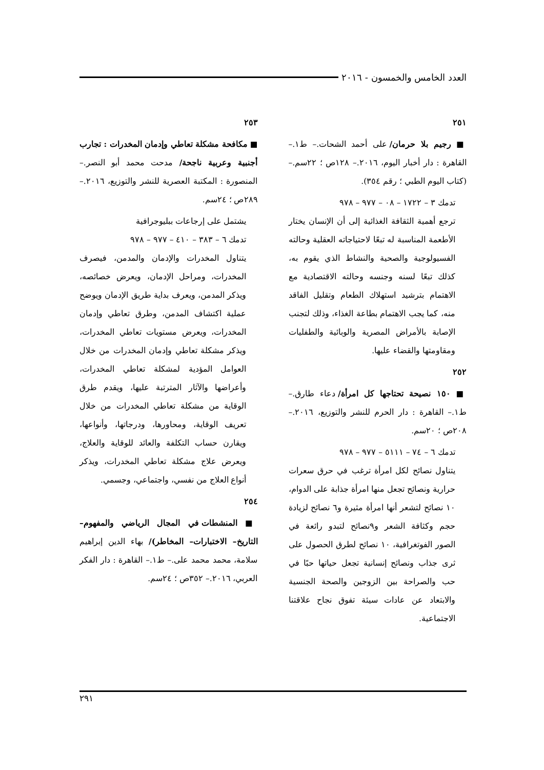العدد الخامس والخمسون - ٢٠١٦
٢٥١
■ رجيم بلا حرمان/ على أحمد الشحات.– ط١.– القاهرة : دار أخبار اليوم، ٢٠١٦.– ١٢٨ص ؛ ٢٢سم.– (كتاب اليوم الطبي ؛ رقم ٣٥٤).
تدمك ٣ – ١٧٢٢ – ٠٨ – ٩٧٧ – ٩٧٨
ترجع أهمية الثقافة الغذائية إلى أن الإنسان يختار الأطعمة المناسبة له تبعًا لاحتياجاته العقلية وحالته الفسيولوجية والصحية والنشاط الذي يقوم به، كذلك تبعًا لسنه وجنسه وحالته الاقتصادية مع الاهتمام بترشيد استهلاك الطعام وتقليل الفاقد منه، كما يجب الاهتمام بطاعة الغذاء، وذلك لتجنب الإصابة بالأمراض المصرية والوبائية والطفليات ومقاومتها والقضاء عليها.
٢٥٢
■ ١٥٠ نصيحة تحتاجها كل امرأة/ دعاء طارق.– ط١.– القاهرة : دار الحرم للنشر والتوزيع، ٢٠١٦.– ٢٠٨ص ؛ ٢٠سم.
تدمك ٦ – ٧٤ – ٥١١١ – ٩٧٧ – ٩٧٨
يتناول نصائح لكل امرأة ترغب في حرق سعرات حرارية ونصائح تجعل منها امرأة جذابة على الدوام، ١٠ نصائح لتشعر أنها امرأة مثيرة و٦ نصائح لزيادة حجم وكثافة الشعر و٩نصائح لتبدو رائعة في الصور الفوتغرافية، ١٠ نصائح لطرق الحصول على ثرى جذاب ونصائح إنسانية تجعل حياتها حبًا في حب والصراحة بين الزوجين والصحة الجنسية والابتعاد عن عادات سيئة تفوق نجاح علاقتنا الاجتماعية.
٢٥٣
■ مكافحة مشكلة تعاطي وإدمان المخدرات : تجارب أجنبية وعربية ناجحة/ مدحت محمد أبو النصر.– المنصورة : المكتبة العصرية للنشر والتوزيع، ٢٠١٦.– ٢٨٩ص ؛ ٢٤سم.
يشتمل على إرجاعات ببليوجرافية
تدمك ٦ – ٣٨٣ – ٤١٠ – ٩٧٧ – ٩٧٨
يتناول المخدرات والإدمان والمدمن، فيصرف المخدرات، ومراحل الإدمان، ويعرض خصائصه، ويذكر المدمن، ويعرف بداية طريق الإدمان ويوضح عملية اكتشاف المدمن، وطرق تعاطي وإدمان المخدرات، ويعرض مستويات تعاطي المخدرات، ويذكر مشكلة تعاطي وإدمان المخدرات من خلال العوامل المؤدية لمشكلة تعاطي المخدرات، وأعراضها والآثار المترتبة عليها، ويقدم طرق الوقاية من مشكلة تعاطي المخدرات من خلال تعريف الوقاية، ومحاورها، ودرجاتها، وأنواعها، ويقارن حساب التكلفة والعائد للوقاية والعلاج، ويعرض علاج مشكلة تعاطي المخدرات، ويذكر أنواع العلاج من نفسي، واجتماعي، وجسمي.
٢٥٤
■ المنشطات في المجال الرياضي والمفهوم– التاريخ– الاختبارات– المخاطر)/ بهاء الدين إبراهيم سلامة، محمد محمد على.– ط١.– القاهرة : دار الفكر العربي، ٢٠١٦.– ٣٥٢ص ؛ ٢٤سم.
٢٩١